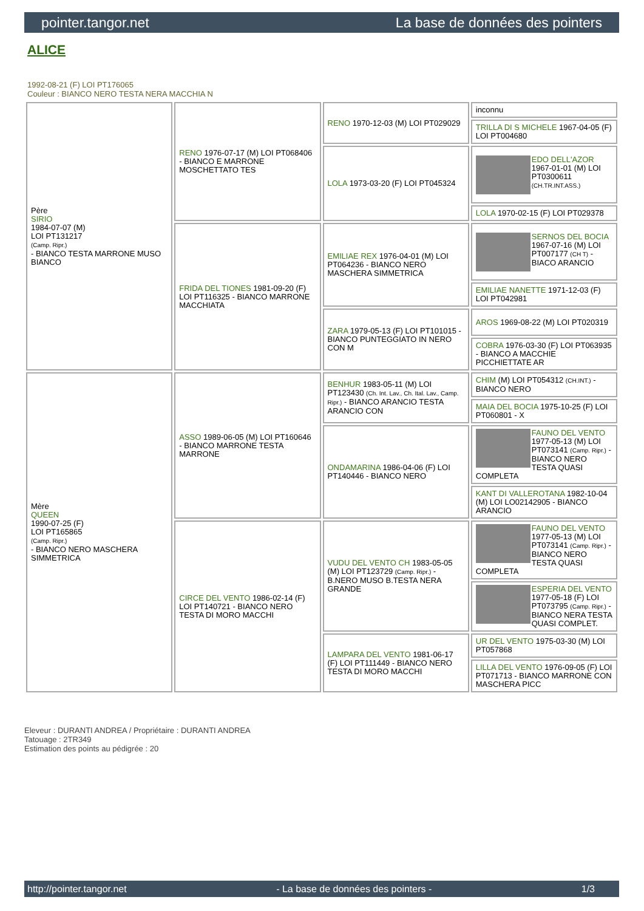pointer.tangor.net La base de données des pointers
ALICE
1992-08-21 (F) LOI PT176065
Couleur : BIANCO NERO TESTA NERA MACCHIA N
| Père SIRIO 1984-07-07 (M) LOI PT131217 (Camp. Ripr.) - BIANCO TESTA MARRONE MUSO BIANCO | RENO 1976-07-17 (M) LOI PT068406 - BIANCO E MARRONE MOSCHETTATO TES | RENO 1970-12-03 (M) LOI PT029029 | inconnu |
| | | | TRILLA DI S MICHELE 1967-04-05 (F) LOI PT004680 |
| | | LOLA 1973-03-20 (F) LOI PT045324 | EDO DELL'AZOR 1967-01-01 (M) LOI PT0300611 (CH.TR.INT.ASS.) |
| | | | LOLA 1970-02-15 (F) LOI PT029378 |
| | FRIDA DEL TIONES 1981-09-20 (F) LOI PT116325 - BIANCO MARRONE MACCHIATA | EMILIAE REX 1976-04-01 (M) LOI PT064236 - BIANCO NERO MASCHERA SIMMETRICA | SERNOS DEL BOCIA 1967-07-16 (M) LOI PT007177 (CH T) - BIACO ARANCIO |
| | | | EMILIAE NANETTE 1971-12-03 (F) LOI PT042981 |
| | | ZARA 1979-05-13 (F) LOI PT101015 - BIANCO PUNTEGGIATO IN NERO CON M | AROS 1969-08-22 (M) LOI PT020319 |
| | | | COBRA 1976-03-30 (F) LOI PT063935 - BIANCO A MACCHIE PICCHIETTATE AR |
| Mère QUEEN 1990-07-25 (F) LOI PT165865 (Camp. Ripr.) - BIANCO NERO MASCHERA SIMMETRICA | ASSO 1989-06-05 (M) LOI PT160646 - BIANCO MARRONE TESTA MARRONE | BENHUR 1983-05-11 (M) LOI PT123430 (Ch. Int. Lav., Ch. Ital. Lav., Camp. Ripr.) - BIANCO ARANCIO TESTA ARANCIO CON | CHIM (M) LOI PT054312 (CH.INT.) - BIANCO NERO |
| | | | MAIA DEL BOCIA 1975-10-25 (F) LOI PT060801 - X |
| | | ONDAMARINA 1986-04-06 (F) LOI PT140446 - BIANCO NERO | FAUNO DEL VENTO 1977-05-13 (M) LOI PT073141 (Camp. Ripr.) - BIANCO NERO TESTA QUASI COMPLETA |
| | | | KANT DI VALLEROTANA 1982-10-04 (M) LOI LO02142905 - BIANCO ARANCIO |
| | CIRCE DEL VENTO 1986-02-14 (F) LOI PT140721 - BIANCO NERO TESTA DI MORO MACCHI | VUDU DEL VENTO CH 1983-05-05 (M) LOI PT123729 (Camp. Ripr.) - B.NERO MUSO B.TESTA NERA GRANDE | FAUNO DEL VENTO 1977-05-13 (M) LOI PT073141 (Camp. Ripr.) - BIANCO NERO TESTA QUASI COMPLETA |
| | | | ESPERIA DEL VENTO 1977-05-18 (F) LOI PT073795 (Camp. Ripr.) - BIANCO NERA TESTA QUASI COMPLET. |
| | | LAMPARA DEL VENTO 1981-06-17 (F) LOI PT111449 - BIANCO NERO TESTA DI MORO MACCHI | UR DEL VENTO 1975-03-30 (M) LOI PT057868 |
| | | | LILLA DEL VENTO 1976-09-05 (F) LOI PT071713 - BIANCO MARRONE CON MASCHERA PICC |
Eleveur : DURANTI ANDREA / Propriétaire : DURANTI ANDREA
Tatouage : 2TR349
Estimation des points au pédigrée : 20
http://pointer.tangor.net - La base de données des pointers - 1/3